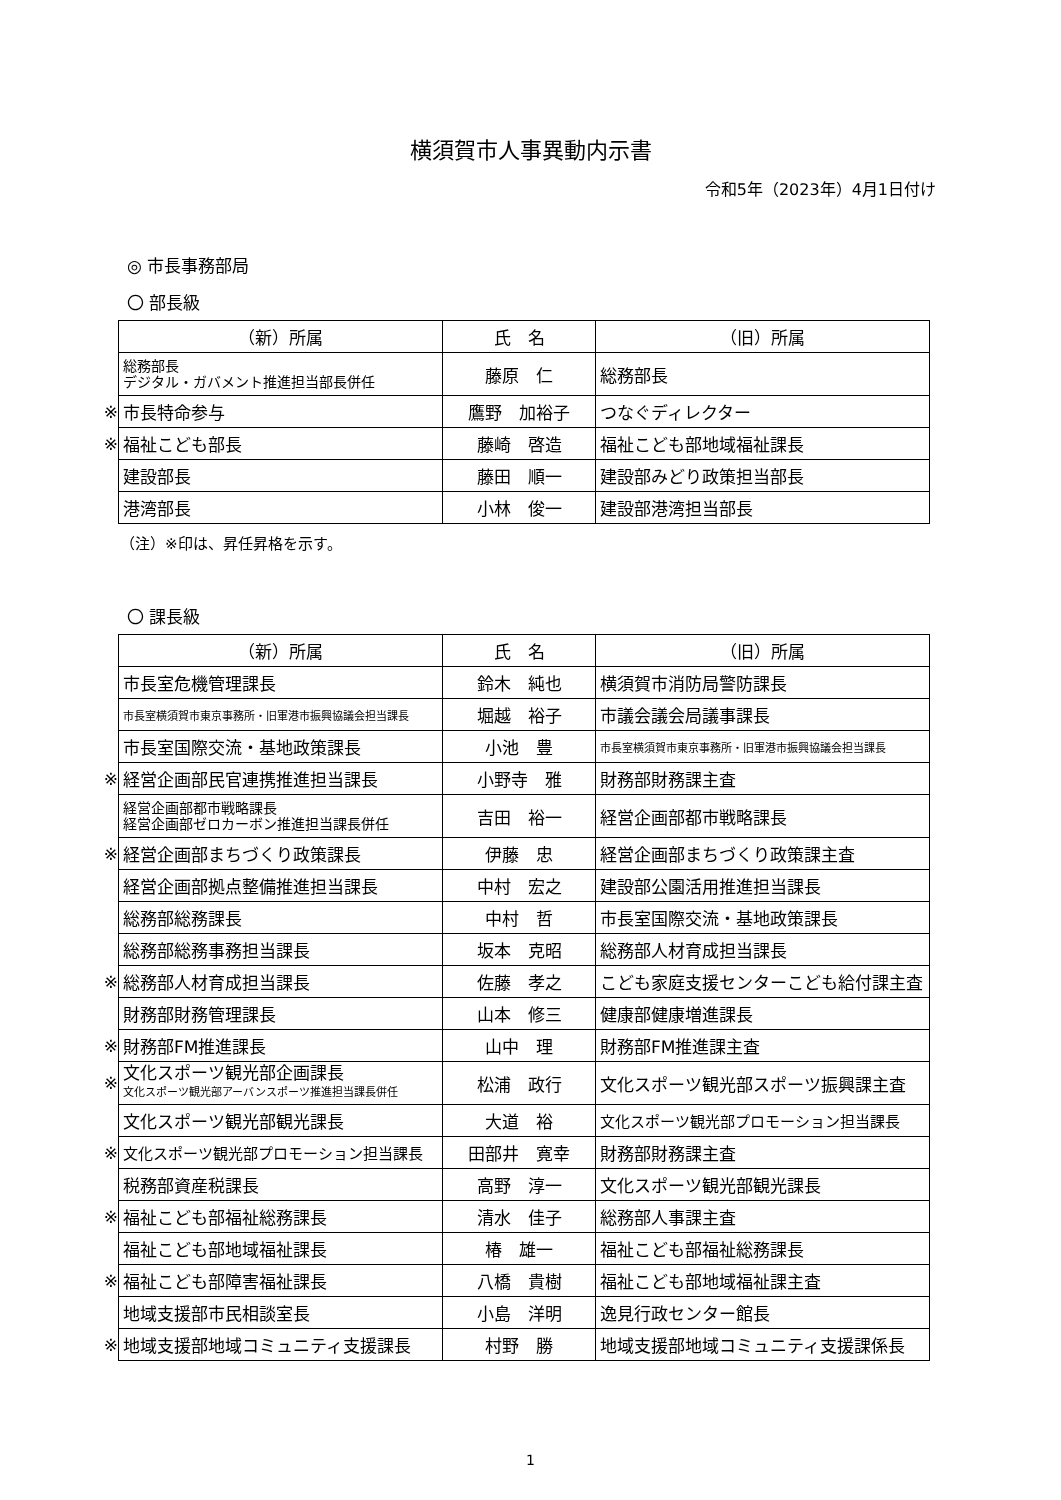横須賀市人事異動内示書
令和5年（2023年）4月1日付け
◎ 市長事務部局
〇 部長級
| | （新）所属 | 氏 名 | （旧）所属 |
| | 総務部長 デジタル・ガバメント推進担当部長併任 | 藤原 仁 | 総務部長 |
| ※ | 市長特命参与 | 鷹野 加裕子 | つなぐディレクター |
| ※ | 福祉こども部長 | 藤崎 啓造 | 福祉こども部地域福祉課長 |
| | 建設部長 | 藤田 順一 | 建設部みどり政策担当部長 |
| | 港湾部長 | 小林 俊一 | 建設部港湾担当部長 |
（注）※印は、昇任昇格を示す。
〇 課長級
| | （新）所属 | 氏 名 | （旧）所属 |
| | 市長室危機管理課長 | 鈴木 純也 | 横須賀市消防局警防課長 |
| | 市長室横須賀市東京事務所・旧軍港市振興協議会担当課長 | 堀越 裕子 | 市議会議会局議事課長 |
| | 市長室国際交流・基地政策課長 | 小池 豊 | 市長室横須賀市東京事務所・旧軍港市振興協議会担当課長 |
| ※ | 経営企画部民官連携推進担当課長 | 小野寺 雅 | 財務部財務課主査 |
| | 経営企画部都市戦略課長 経営企画部ゼロカーボン推進担当課長併任 | 吉田 裕一 | 経営企画部都市戦略課長 |
| ※ | 経営企画部まちづくり政策課長 | 伊藤 忠 | 経営企画部まちづくり政策課主査 |
| | 経営企画部拠点整備推進担当課長 | 中村 宏之 | 建設部公園活用推進担当課長 |
| | 総務部総務課長 | 中村 哲 | 市長室国際交流・基地政策課長 |
| | 総務部総務事務担当課長 | 坂本 克昭 | 総務部人材育成担当課長 |
| ※ | 総務部人材育成担当課長 | 佐藤 孝之 | こども家庭支援センターこども給付課主査 |
| | 財務部財務管理課長 | 山本 修三 | 健康部健康増進課長 |
| ※ | 財務部FM推進課長 | 山中 理 | 財務部FM推進課主査 |
| ※ | 文化スポーツ観光部企画課長 文化スポーツ観光部アーバンスポーツ推進担当課長併任 | 松浦 政行 | 文化スポーツ観光部スポーツ振興課主査 |
| | 文化スポーツ観光部観光課長 | 大道 裕 | 文化スポーツ観光部プロモーション担当課長 |
| ※ | 文化スポーツ観光部プロモーション担当課長 | 田部井 寛幸 | 財務部財務課主査 |
| | 税務部資産税課長 | 高野 淳一 | 文化スポーツ観光部観光課長 |
| ※ | 福祉こども部福祉総務課長 | 清水 佳子 | 総務部人事課主査 |
| | 福祉こども部地域福祉課長 | 椿 雄一 | 福祉こども部福祉総務課長 |
| ※ | 福祉こども部障害福祉課長 | 八橋 貴樹 | 福祉こども部地域福祉課主査 |
| | 地域支援部市民相談室長 | 小島 洋明 | 逸見行政センター館長 |
| ※ | 地域支援部地域コミュニティ支援課長 | 村野 勝 | 地域支援部地域コミュニティ支援課係長 |
1